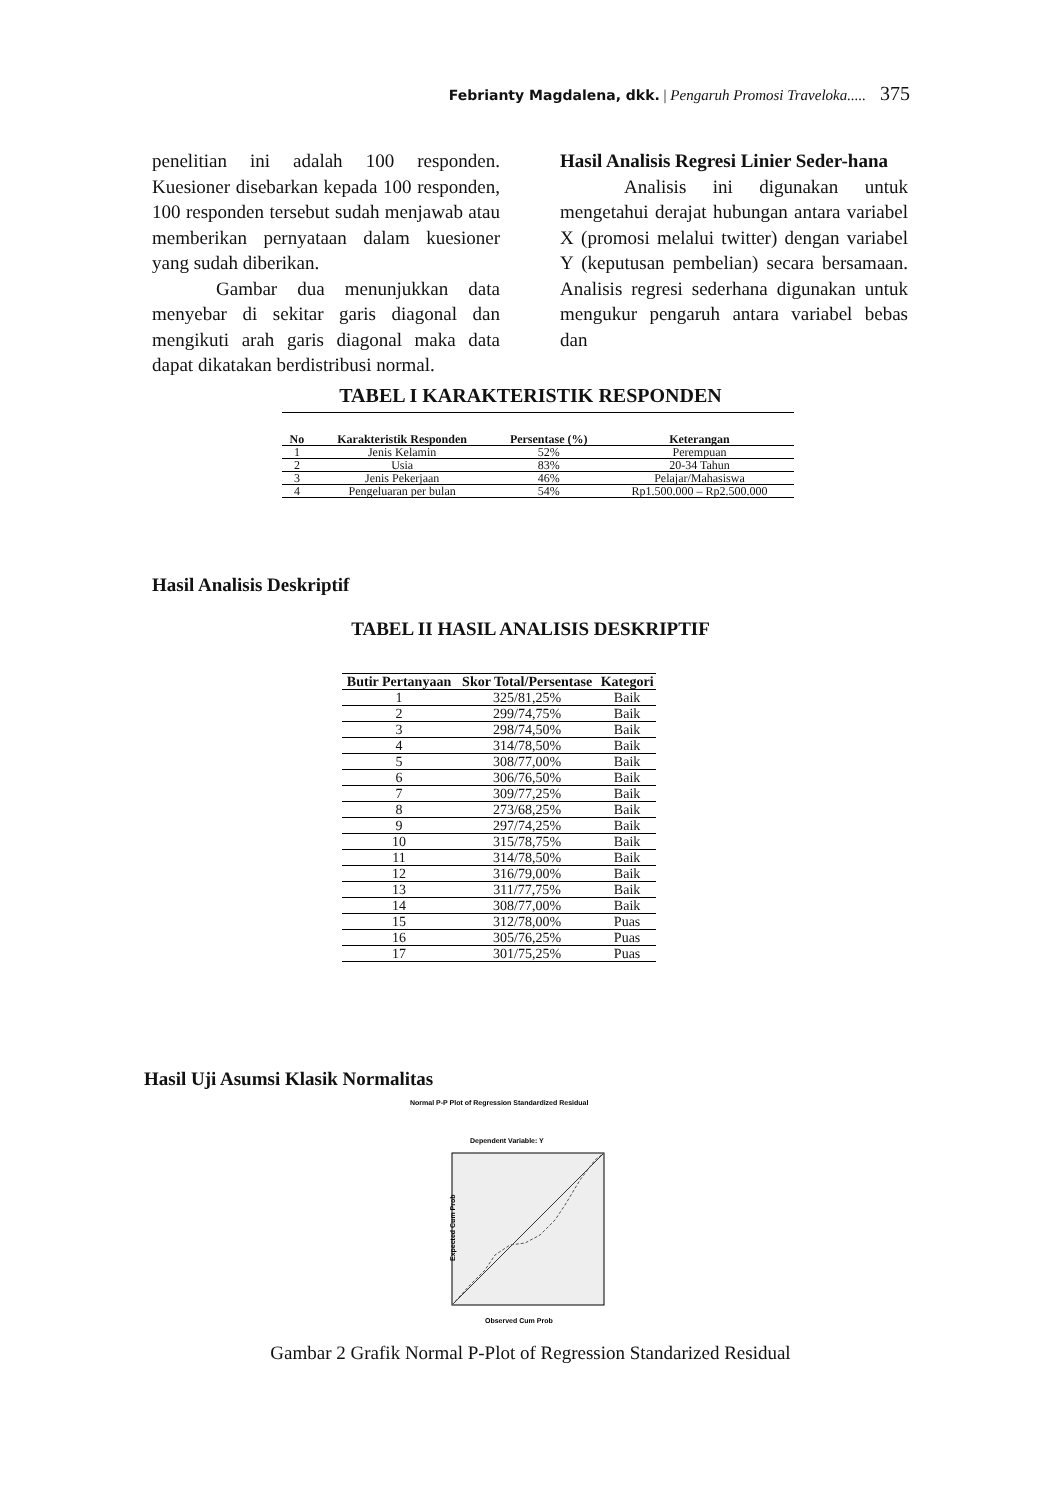Febrianty Magdalena, dkk. | Pengaruh Promosi Traveloka..... 375
penelitian ini adalah 100 responden. Kuesioner disebarkan kepada 100 responden, 100 responden tersebut sudah menjawab atau memberikan pernyataan dalam kuesioner yang sudah diberikan.
Gambar dua menunjukkan data menyebar di sekitar garis diagonal dan mengikuti arah garis diagonal maka data dapat dikatakan berdistribusi normal.
Hasil Analisis Regresi Linier Seder-hana
Analisis ini digunakan untuk mengetahui derajat hubungan antara variabel X (promosi melalui twitter) dengan variabel Y (keputusan pembelian) secara bersamaan. Analisis regresi sederhana digunakan untuk mengukur pengaruh antara variabel bebas dan
TABEL I KARAKTERISTIK RESPONDEN
| No | Karakteristik Responden | Persentase (%) | Keterangan |
| --- | --- | --- | --- |
| 1 | Jenis Kelamin | 52% | Perempuan |
| 2 | Usia | 83% | 20-34 Tahun |
| 3 | Jenis Pekerjaan | 46% | Pelajar/Mahasiswa |
| 4 | Pengeluaran per bulan | 54% | Rp1.500.000 – Rp2.500.000 |
Hasil Analisis Deskriptif
TABEL II HASIL ANALISIS DESKRIPTIF
| Butir Pertanyaan | Skor Total/Persentase | Kategori |
| --- | --- | --- |
| 1 | 325/81,25% | Baik |
| 2 | 299/74,75% | Baik |
| 3 | 298/74,50% | Baik |
| 4 | 314/78,50% | Baik |
| 5 | 308/77,00% | Baik |
| 6 | 306/76,50% | Baik |
| 7 | 309/77,25% | Baik |
| 8 | 273/68,25% | Baik |
| 9 | 297/74,25% | Baik |
| 10 | 315/78,75% | Baik |
| 11 | 314/78,50% | Baik |
| 12 | 316/79,00% | Baik |
| 13 | 311/77,75% | Baik |
| 14 | 308/77,00% | Baik |
| 15 | 312/78,00% | Puas |
| 16 | 305/76,25% | Puas |
| 17 | 301/75,25% | Puas |
Hasil Uji Asumsi Klasik Normalitas
Normal P-P Plot of Regression Standardized Residual
Dependent Variable: Y
Expected Cum Prob
Observed Cum Prob
Gambar 2 Grafik Normal P-Plot of Regression Standarized Residual